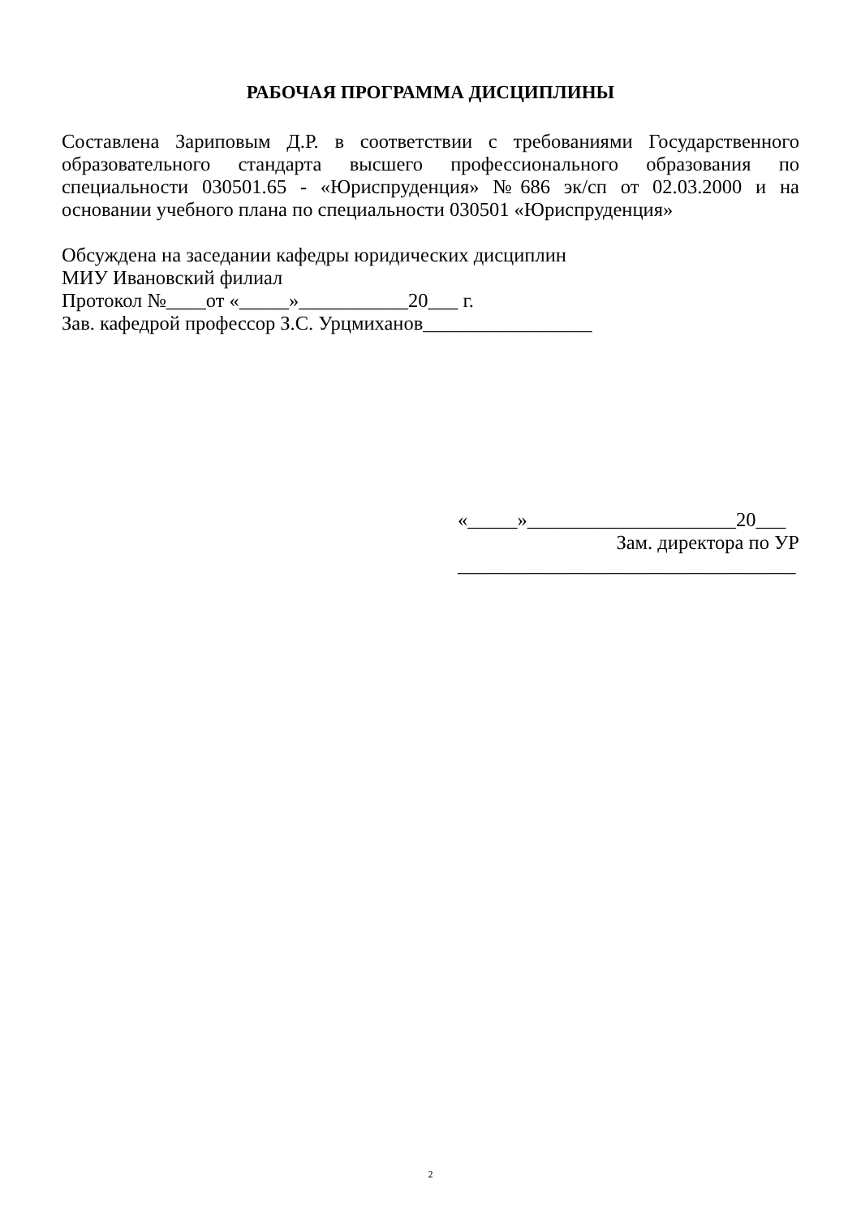РАБОЧАЯ ПРОГРАММА ДИСЦИПЛИНЫ
Составлена Зариповым Д.Р. в соответствии с требованиями Государственного образовательного стандарта высшего профессионального образования по специальности 030501.65 - «Юриспруденция» №686 эк/сп от 02.03.2000 и на основании учебного плана по специальности 030501 «Юриспруденция»
Обсуждена на заседании кафедры юридических дисциплин
МИУ Ивановский филиал
Протокол №____от «_____»___________20___ г.
Зав. кафедрой профессор З.С. Урцмиханов_________________
«_____»_____________________20___
Зам. директора по УР
__________________________________
2